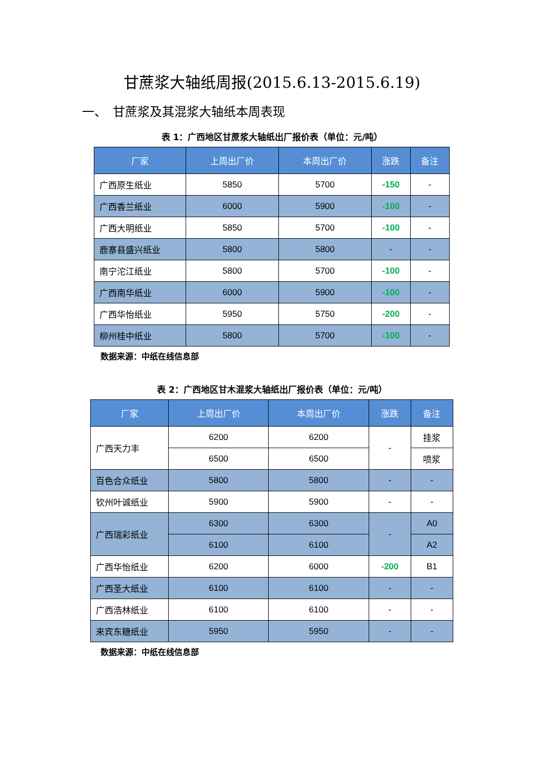甘蔗浆大轴纸周报(2015.6.13-2015.6.19)
一、　甘蔗浆及其混浆大轴纸本周表现
表 1：广西地区甘蔗浆大轴纸出厂报价表（单位：元/吨）
| 厂家 | 上周出厂价 | 本周出厂价 | 涨跌 | 备注 |
| --- | --- | --- | --- | --- |
| 广西原生纸业 | 5850 | 5700 | -150 | - |
| 广西香兰纸业 | 6000 | 5900 | -100 | - |
| 广西大明纸业 | 5850 | 5700 | -100 | - |
| 鹿寨县盛兴纸业 | 5800 | 5800 | - | - |
| 南宁沱江纸业 | 5800 | 5700 | -100 | - |
| 广西南华纸业 | 6000 | 5900 | -100 | - |
| 广西华怡纸业 | 5950 | 5750 | -200 | - |
| 柳州桂中纸业 | 5800 | 5700 | -100 | - |
数据来源：中纸在线信息部
表 2：广西地区甘木混浆大轴纸出厂报价表（单位：元/吨）
| 厂家 | 上周出厂价 | 本周出厂价 | 涨跌 | 备注 |
| --- | --- | --- | --- | --- |
| 广西天力丰 | 6200 | 6200 | - | 挂浆 |
| | 6500 | 6500 | | 喷浆 |
| 百色合众纸业 | 5800 | 5800 | - | - |
| 钦州叶诚纸业 | 5900 | 5900 | - | - |
| 广西瑞彩纸业 | 6300 | 6300 | - | A0 |
| | 6100 | 6100 | | A2 |
| 广西华怡纸业 | 6200 | 6000 | -200 | B1 |
| 广西圣大纸业 | 6100 | 6100 | - | - |
| 广西浩林纸业 | 6100 | 6100 | - | - |
| 来宾东糖纸业 | 5950 | 5950 | - | - |
数据来源：中纸在线信息部